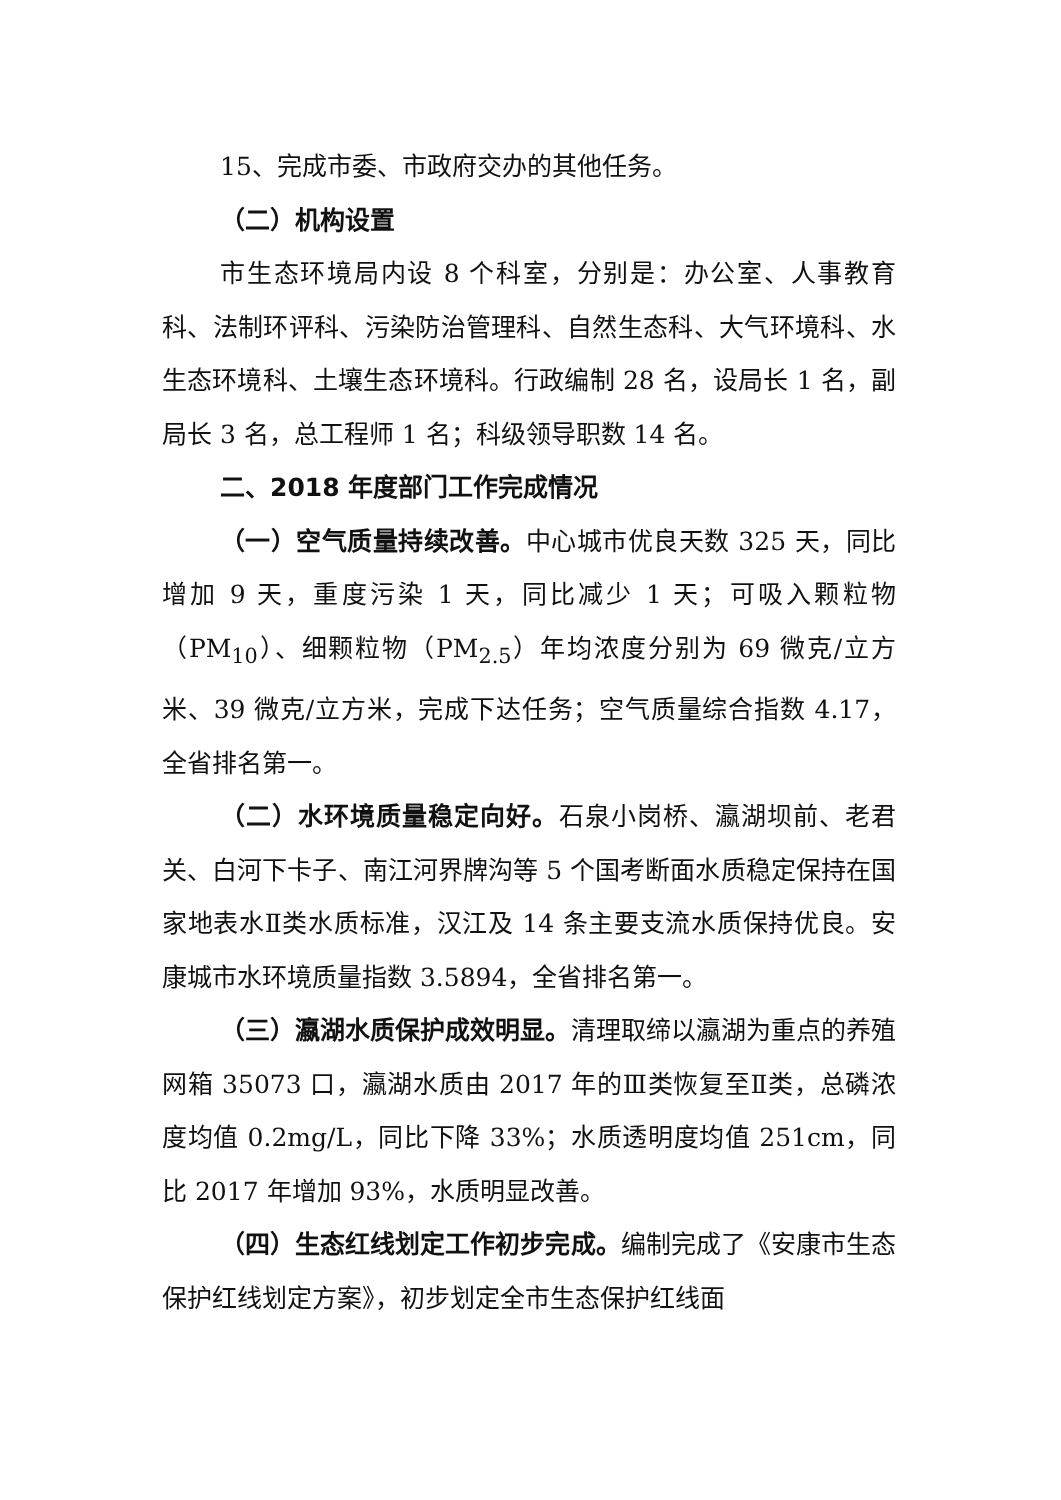15、完成市委、市政府交办的其他任务。
（二）机构设置
市生态环境局内设 8 个科室，分别是：办公室、人事教育科、法制环评科、污染防治管理科、自然生态科、大气环境科、水生态环境科、土壤生态环境科。行政编制 28 名，设局长 1 名，副局长 3 名，总工程师 1 名；科级领导职数 14 名。
二、2018 年度部门工作完成情况
（一）空气质量持续改善。中心城市优良天数 325 天，同比增加 9 天，重度污染 1 天，同比减少 1 天；可吸入颗粒物（PM<sub>10</sub>）、细颗粒物（PM<sub>2.5</sub>）年均浓度分别为 69 微克/立方米、39 微克/立方米，完成下达任务；空气质量综合指数 4.17，全省排名第一。
（二）水环境质量稳定向好。石泉小岗桥、瀛湖坝前、老君关、白河下卡子、南江河界牌沟等 5 个国考断面水质稳定保持在国家地表水Ⅱ类水质标准，汉江及 14 条主要支流水质保持优良。安康城市水环境质量指数 3.5894，全省排名第一。
（三）瀛湖水质保护成效明显。清理取缔以瀛湖为重点的养殖网箱 35073 口，瀛湖水质由 2017 年的Ⅲ类恢复至Ⅱ类，总磷浓度均值 0.2mg/L，同比下降 33%；水质透明度均值 251cm，同比 2017 年增加 93%，水质明显改善。
（四）生态红线划定工作初步完成。编制完成了《安康市生态保护红线划定方案》，初步划定全市生态保护红线面